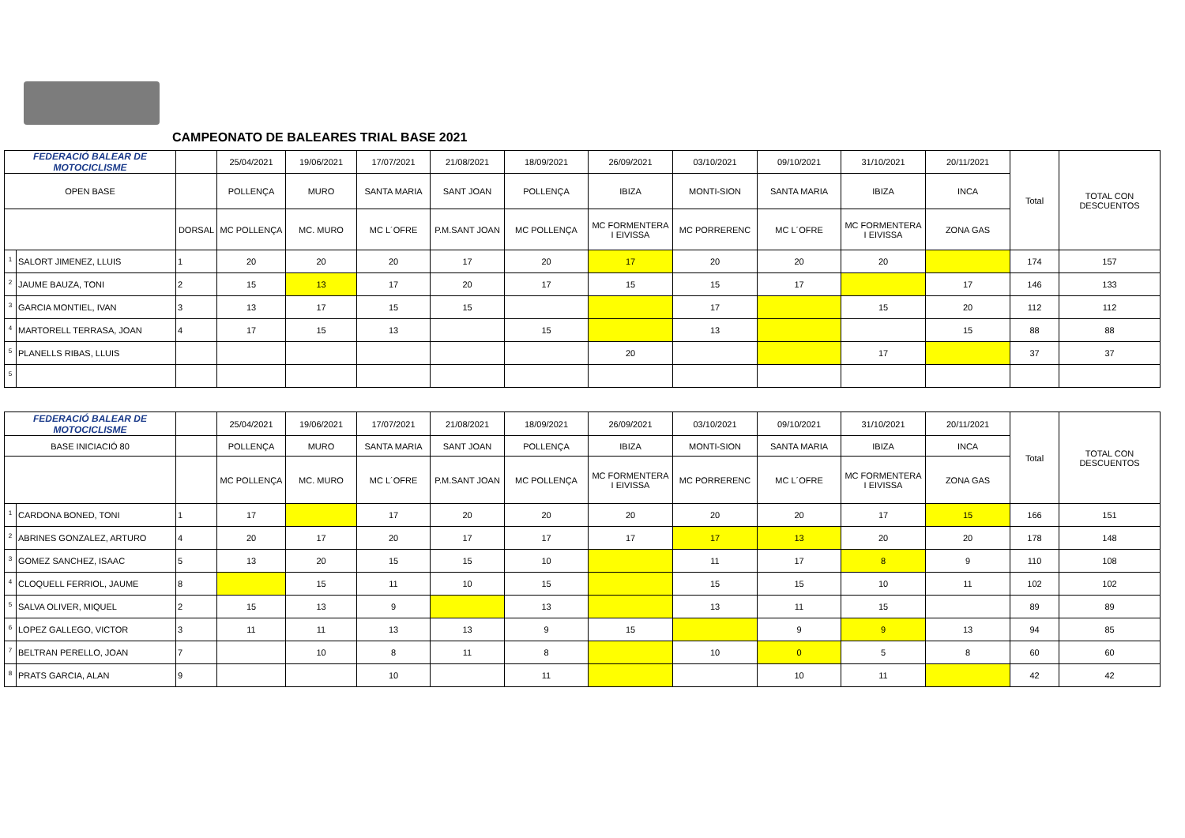CAMPEONATO DE BALEARES TRIAL BASE 2021
| FEDERACIÓ BALEAR DE MOTOCICLISME | | | 25/04/2021 | 19/06/2021 | 17/07/2021 | 21/08/2021 | 18/09/2021 | 26/09/2021 | 03/10/2021 | 09/10/2021 | 31/10/2021 | 20/11/2021 | Total | TOTAL CON DESCUENTOS |
| OPEN BASE | | | POLLENÇA | MURO | SANTA MARIA | SANT JOAN | POLLENÇA | IBIZA | MONTI-SION | SANTA MARIA | IBIZA | INCA | | |
| | | DORSAL | MC POLLENÇA | MC. MURO | MC L´OFRE | P.M.SANT JOAN | MC POLLENÇA | MC FORMENTERA I EIVISSA | MC PORRERENC | MC L´OFRE | MC FORMENTERA I EIVISSA | ZONA GAS | | |
| <sup>1</sup> | SALORT JIMENEZ, LLUIS | 1 | 20 | 20 | 20 | 17 | 20 | 17 | 20 | 20 | 20 | | 174 | 157 |
| <sup>2</sup> | JAUME BAUZA, TONI | 2 | 15 | 13 | 17 | 20 | 17 | 15 | 15 | 17 | | 17 | 146 | 133 |
| <sup>3</sup> | GARCIA MONTIEL, IVAN | 3 | 13 | 17 | 15 | 15 | | | 17 | | 15 | 20 | 112 | 112 |
| <sup>4</sup> | MARTORELL TERRASA, JOAN | 4 | 17 | 15 | 13 | | 15 | | 13 | | | 15 | 88 | 88 |
| <sup>5</sup> | PLANELLS RIBAS, LLUIS | | | | | | | 20 | | | 17 | | 37 | 37 |
| <sup>5</sup> | | | | | | | | | | | | | | |
| FEDERACIÓ BALEAR DE MOTOCICLISME | | | 25/04/2021 | 19/06/2021 | 17/07/2021 | 21/08/2021 | 18/09/2021 | 26/09/2021 | 03/10/2021 | 09/10/2021 | 31/10/2021 | 20/11/2021 | Total | TOTAL CON DESCUENTOS |
| BASE INICIACIÓ 80 | | | POLLENÇA | MURO | SANTA MARIA | SANT JOAN | POLLENÇA | IBIZA | MONTI-SION | SANTA MARIA | IBIZA | INCA | | |
| | | | MC POLLENÇA | MC. MURO | MC L´OFRE | P.M.SANT JOAN | MC POLLENÇA | MC FORMENTERA I EIVISSA | MC PORRERENC | MC L´OFRE | MC FORMENTERA I EIVISSA | ZONA GAS | | |
| <sup>1</sup> | CARDONA BONED, TONI | 1 | 17 | | 17 | 20 | 20 | 20 | 20 | 20 | 17 | 15 | 166 | 151 |
| <sup>2</sup> | ABRINES GONZALEZ, ARTURO | 4 | 20 | 17 | 20 | 17 | 17 | 17 | 17 | 13 | 20 | 20 | 178 | 148 |
| <sup>3</sup> | GOMEZ SANCHEZ, ISAAC | 5 | 13 | 20 | 15 | 15 | 10 | | 11 | 17 | 8 | 9 | 110 | 108 |
| <sup>4</sup> | CLOQUELL FERRIOL, JAUME | 8 | | 15 | 11 | 10 | 15 | | 15 | 15 | 10 | 11 | 102 | 102 |
| <sup>5</sup> | SALVA OLIVER, MIQUEL | 2 | 15 | 13 | 9 | | 13 | | 13 | 11 | 15 | | 89 | 89 |
| <sup>6</sup> | LOPEZ GALLEGO, VICTOR | 3 | 11 | 11 | 13 | 13 | 9 | 15 | | 9 | 9 | 13 | 94 | 85 |
| <sup>7</sup> | BELTRAN PERELLO, JOAN | 7 | | 10 | 8 | 11 | 8 | | 10 | 0 | 5 | 8 | 60 | 60 |
| <sup>8</sup> | PRATS GARCIA, ALAN | 9 | | | 10 | | 11 | | | 10 | 11 | | 42 | 42 |